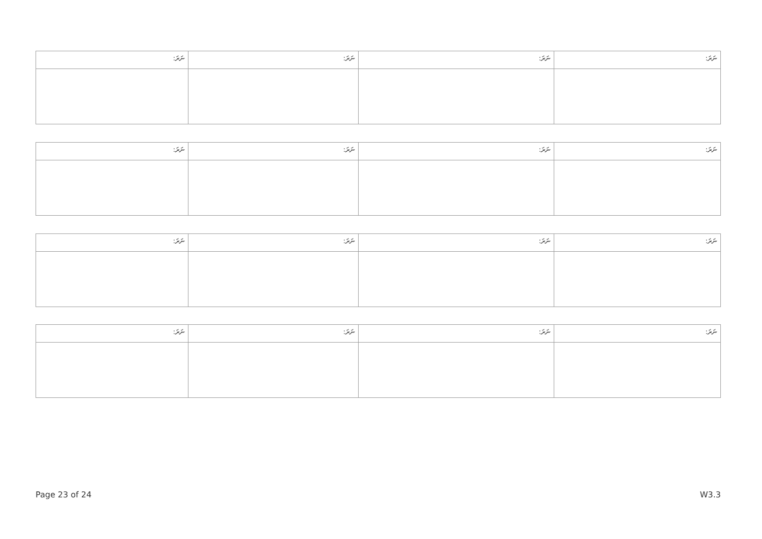| ނަރަ: | ނަރަ: | ނަރަ: | ނަރަ: |
| --- | --- | --- | --- |
| ނަރަ: | ނަރަ: | ނަރަ: | ނަރަ: |
| --- | --- | --- | --- |
| ނަރަ: | ނަރަ: | ނަރަ: | ނަރަ: |
| --- | --- | --- | --- |
| ނަރަ: | ނަރަ: | ނަރަ: | ނަރަ: |
| --- | --- | --- | --- |
Page 23 of 24 W3.3